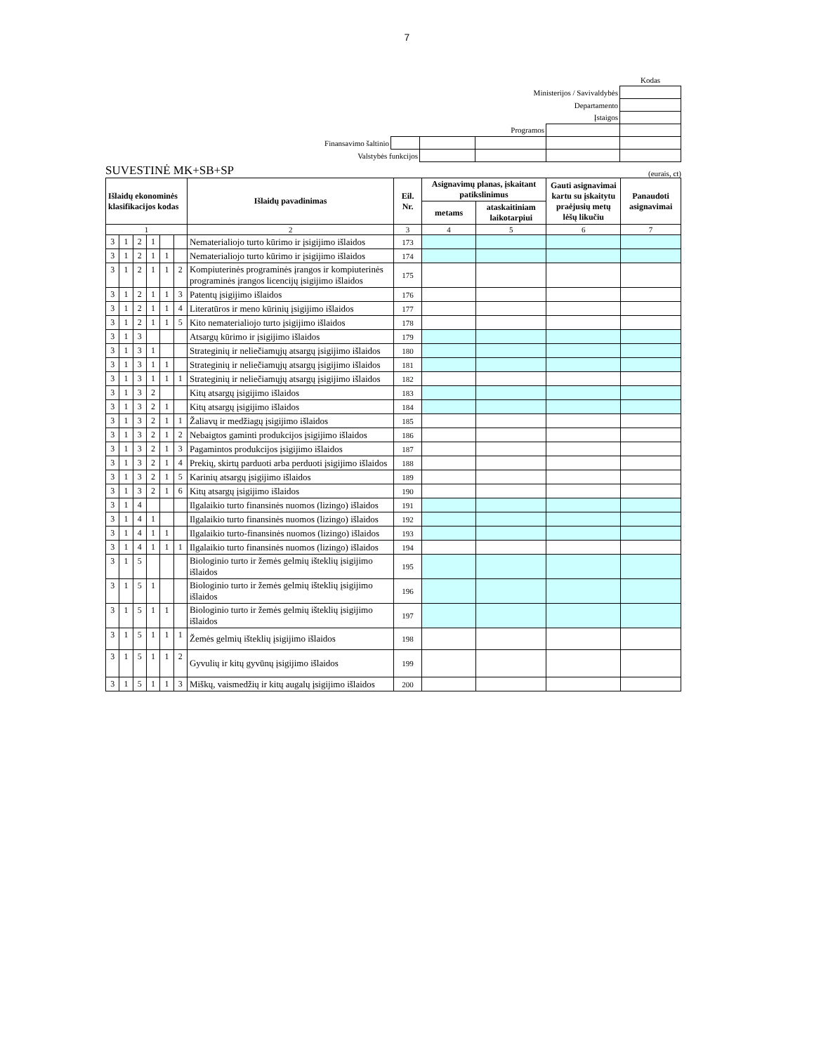7
| | | | | | Kodas |
| Ministerijos / Savivaldybės | | | | | |
| Departamento | | | | | |
| Įstaigos | | | | | |
| Programos | | | | | |
| Finansavimo šaltinio | | | | | |
| Valstybės funkcijos | | | | | |
SUVESTINĖ MK+SB+SP (eurais, ct)
| Išlaidų ekonominės klasifikacijos kodas | | | | | | Išlaidų pavadinimas | Eil. Nr. | Asignavimų planas, įskaitant patikslinimus | | Gauti asignavimai kartu su įskaitytu praėjusių metų lėšų likučiu | Panaudoti asignavimai |
| --- | --- | --- | --- | --- | --- | --- | --- | --- | --- | --- | --- |
| | | | | | | | | metams | ataskaitiniam laikotarpiui | | |
| 1 | | | | | | 2 | 3 | 4 | 5 | 6 | 7 |
| 3 | 1 | 2 | 1 | | | Nematerialiojo turto kūrimo ir įsigijimo išlaidos | 173 | | | | |
| 3 | 1 | 2 | 1 | 1 | | Nematerialiojo turto kūrimo ir įsigijimo išlaidos | 174 | | | | |
| 3 | 1 | 2 | 1 | 1 | 2 | Kompiuterinės programinės įrangos ir kompiuterinės programinės įrangos licencijų įsigijimo išlaidos | 175 | | | | |
| 3 | 1 | 2 | 1 | 1 | 3 | Patentų įsigijimo išlaidos | 176 | | | | |
| 3 | 1 | 2 | 1 | 1 | 4 | Literatūros ir meno kūrinių įsigijimo išlaidos | 177 | | | | |
| 3 | 1 | 2 | 1 | 1 | 5 | Kito nematerialiojo turto įsigijimo išlaidos | 178 | | | | |
| 3 | 1 | 3 | | | | Atsargų kūrimo ir įsigijimo išlaidos | 179 | | | | |
| 3 | 1 | 3 | 1 | | | Strateginių ir neliečiamųjų atsargų įsigijimo išlaidos | 180 | | | | |
| 3 | 1 | 3 | 1 | 1 | | Strateginių ir neliečiamųjų atsargų įsigijimo išlaidos | 181 | | | | |
| 3 | 1 | 3 | 1 | 1 | 1 | Strateginių ir neliečiamųjų atsargų įsigijimo išlaidos | 182 | | | | |
| 3 | 1 | 3 | 2 | | | Kitų atsargų įsigijimo išlaidos | 183 | | | | |
| 3 | 1 | 3 | 2 | 1 | | Kitų atsargų įsigijimo išlaidos | 184 | | | | |
| 3 | 1 | 3 | 2 | 1 | 1 | Žaliavų ir medžiagų įsigijimo išlaidos | 185 | | | | |
| 3 | 1 | 3 | 2 | 1 | 2 | Nebaigtos gaminti produkcijos įsigijimo išlaidos | 186 | | | | |
| 3 | 1 | 3 | 2 | 1 | 3 | Pagamintos produkcijos įsigijimo išlaidos | 187 | | | | |
| 3 | 1 | 3 | 2 | 1 | 4 | Prekių, skirtų parduoti arba perduoti įsigijimo išlaidos | 188 | | | | |
| 3 | 1 | 3 | 2 | 1 | 5 | Karinių atsargų įsigijimo išlaidos | 189 | | | | |
| 3 | 1 | 3 | 2 | 1 | 6 | Kitų atsargų įsigijimo išlaidos | 190 | | | | |
| 3 | 1 | 4 | | | | Ilgalaikio turto finansinės nuomos (lizingo) išlaidos | 191 | | | | |
| 3 | 1 | 4 | 1 | | | Ilgalaikio turto finansinės nuomos (lizingo) išlaidos | 192 | | | | |
| 3 | 1 | 4 | 1 | 1 | | Ilgalaikio turto-finansinės nuomos (lizingo) išlaidos | 193 | | | | |
| 3 | 1 | 4 | 1 | 1 | 1 | Ilgalaikio turto finansinės nuomos (lizingo) išlaidos | 194 | | | | |
| 3 | 1 | 5 | | | | Biologinio turto ir žemės gelmių išteklių įsigijimo išlaidos | 195 | | | | |
| 3 | 1 | 5 | 1 | | | Biologinio turto ir žemės gelmių išteklių įsigijimo išlaidos | 196 | | | | |
| 3 | 1 | 5 | 1 | 1 | | Biologinio turto ir žemės gelmių išteklių įsigijimo išlaidos | 197 | | | | |
| 3 | 1 | 5 | 1 | 1 | 1 | Žemės gelmių išteklių įsigijimo išlaidos | 198 | | | | |
| 3 | 1 | 5 | 1 | 1 | 2 | Gyvulių ir kitų gyvūnų įsigijimo išlaidos | 199 | | | | |
| 3 | 1 | 5 | 1 | 1 | 3 | Miškų, vaismedžių ir kitų augalų įsigijimo išlaidos | 200 | | | | |